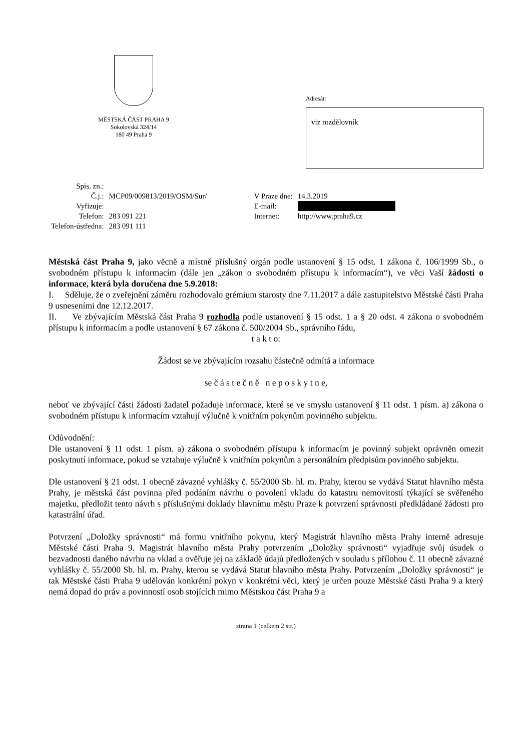MĚSTSKÁ ČÁST PRAHA 9
Sokolovská 324/14
180 49 Praha 9
Adresát:
viz rozdělovník
| Spis. zn.: | | | |
| Č.j.: | MCP09/009813/2019/OSM/Sur/ | V Praze dne: | 14.3.2019 |
| Vyřizuje: | | E-mail: | |
| Telefon: | 283 091 221 | Internet: | http://www.praha9.cz |
| Telefon-ústředna: | 283 091 111 | | |
Městská část Praha 9, jako věcně a místně příslušný orgán podle ustanovení § 15 odst. 1 zákona č. 106/1999 Sb., o svobodném přístupu k informacím (dále jen „zákon o svobodném přístupu k informacím“), ve věci Vaší žádosti o informace, která byla doručena dne 5.9.2018:
I. Sděluje, že o zveřejnění záměru rozhodovalo grémium starosty dne 7.11.2017 a dále zastupitelstvo Městské části Praha 9 usneseními dne 12.12.2017.
II. Ve zbývajícím Městská část Praha 9 rozhodla podle ustanovení § 15 odst. 1 a § 20 odst. 4 zákona o svobodném přístupu k informacím a podle ustanovení § 67 zákona č. 500/2004 Sb., správního řádu,
t a k t o:
Žádost se ve zbývajícím rozsahu částečně odmítá a informace
se č á s t e č n ě n e p o s k y t n e,
neboť ve zbývající části žádosti žadatel požaduje informace, které se ve smyslu ustanovení § 11 odst. 1 písm. a) zákona o svobodném přístupu k informacím vztahují výlučně k vnitřním pokynům povinného subjektu.
Odůvodnění:
Dle ustanovení § 11 odst. 1 písm. a) zákona o svobodném přístupu k informacím je povinný subjekt oprávněn omezit poskytnutí informace, pokud se vztahuje výlučně k vnitřním pokynům a personálním předpisům povinného subjektu.
Dle ustanovení § 21 odst. 1 obecně závazné vyhlášky č. 55/2000 Sb. hl. m. Prahy, kterou se vydává Statut hlavního města Prahy, je městská část povinna před podáním návrhu o povolení vkladu do katastru nemovitostí týkající se svěřeného majetku, předložit tento návrh s příslušnými doklady hlavnímu městu Praze k potvrzení správnosti předkládané žádosti pro katastrální úřad.
Potvrzení „Doložky správnosti“ má formu vnitřního pokynu, který Magistrát hlavního města Prahy interně adresuje Městské části Praha 9. Magistrát hlavního města Prahy potvrzením „Doložky správnosti“ vyjadřuje svůj úsudek o bezvadnosti daného návrhu na vklad a ověřuje jej na základě údajů předložených v souladu s přílohou č. 11 obecně závazné vyhlášky č. 55/2000 Sb. hl. m. Prahy, kterou se vydává Statut hlavního města Prahy. Potvrzením „Doložky správnosti“ je tak Městské části Praha 9 udělován konkrétní pokyn v konkrétní věci, který je určen pouze Městské části Praha 9 a který nemá dopad do práv a povinností osob stojících mimo Městskou část Praha 9 a
strana 1 (celkem 2 str.)